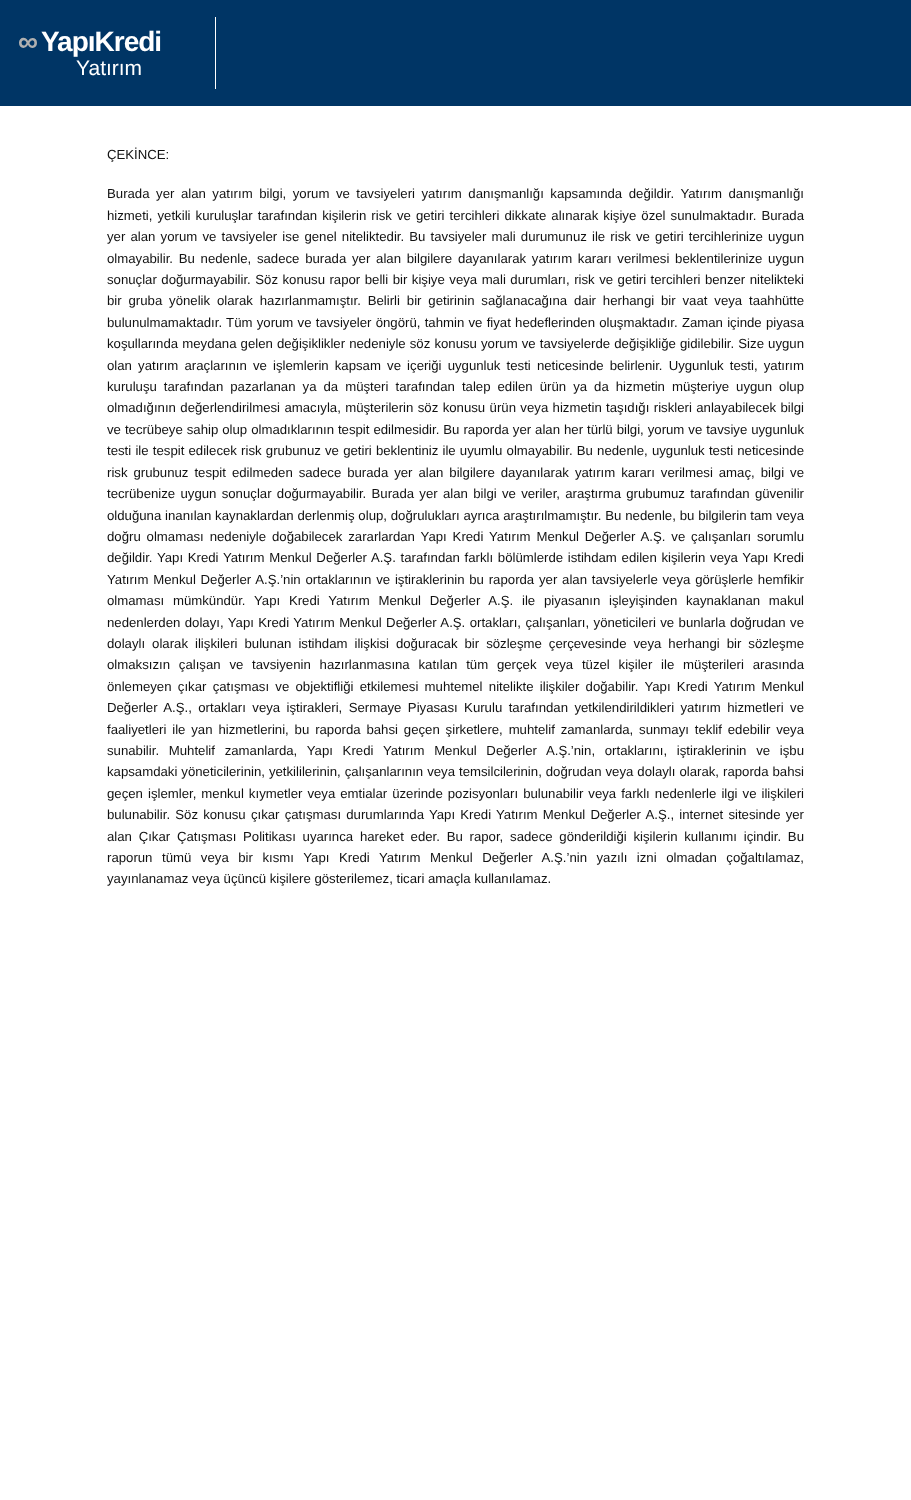∞ YapıKredi
Yatırım
ÇEKİNCE:
Burada yer alan yatırım bilgi, yorum ve tavsiyeleri yatırım danışmanlığı kapsamında değildir. Yatırım danışmanlığı hizmeti, yetkili kuruluşlar tarafından kişilerin risk ve getiri tercihleri dikkate alınarak kişiye özel sunulmaktadır. Burada yer alan yorum ve tavsiyeler ise genel niteliktedir. Bu tavsiyeler mali durumunuz ile risk ve getiri tercihlerinize uygun olmayabilir. Bu nedenle, sadece burada yer alan bilgilere dayanılarak yatırım kararı verilmesi beklentilerinize uygun sonuçlar doğurmayabilir. Söz konusu rapor belli bir kişiye veya mali durumları, risk ve getiri tercihleri benzer nitelikteki bir gruba yönelik olarak hazırlanmamıştır. Belirli bir getirinin sağlanacağına dair herhangi bir vaat veya taahhütte bulunulmamaktadır. Tüm yorum ve tavsiyeler öngörü, tahmin ve fiyat hedeflerinden oluşmaktadır. Zaman içinde piyasa koşullarında meydana gelen değişiklikler nedeniyle söz konusu yorum ve tavsiyelerde değişikliğe gidilebilir. Size uygun olan yatırım araçlarının ve işlemlerin kapsam ve içeriği uygunluk testi neticesinde belirlenir. Uygunluk testi, yatırım kuruluşu tarafından pazarlanan ya da müşteri tarafından talep edilen ürün ya da hizmetin müşteriye uygun olup olmadığının değerlendirilmesi amacıyla, müşterilerin söz konusu ürün veya hizmetin taşıdığı riskleri anlayabilecek bilgi ve tecrübeye sahip olup olmadıklarının tespit edilmesidir. Bu raporda yer alan her türlü bilgi, yorum ve tavsiye uygunluk testi ile tespit edilecek risk grubunuz ve getiri beklentiniz ile uyumlu olmayabilir. Bu nedenle, uygunluk testi neticesinde risk grubunuz tespit edilmeden sadece burada yer alan bilgilere dayanılarak yatırım kararı verilmesi amaç, bilgi ve tecrübenize uygun sonuçlar doğurmayabilir. Burada yer alan bilgi ve veriler, araştırma grubumuz tarafından güvenilir olduğuna inanılan kaynaklardan derlenmiş olup, doğrulukları ayrıca araştırılmamıştır. Bu nedenle, bu bilgilerin tam veya doğru olmaması nedeniyle doğabilecek zararlardan Yapı Kredi Yatırım Menkul Değerler A.Ş. ve çalışanları sorumlu değildir. Yapı Kredi Yatırım Menkul Değerler A.Ş. tarafından farklı bölümlerde istihdam edilen kişilerin veya Yapı Kredi Yatırım Menkul Değerler A.Ş.’nin ortaklarının ve iştiraklerinin bu raporda yer alan tavsiyelerle veya görüşlerle hemfikir olmaması mümkündür. Yapı Kredi Yatırım Menkul Değerler A.Ş. ile piyasanın işleyişinden kaynaklanan makul nedenlerden dolayı, Yapı Kredi Yatırım Menkul Değerler A.Ş. ortakları, çalışanları, yöneticileri ve bunlarla doğrudan ve dolaylı olarak ilişkileri bulunan istihdam ilişkisi doğuracak bir sözleşme çerçevesinde veya herhangi bir sözleşme olmaksızın çalışan ve tavsiyenin hazırlanmasına katılan tüm gerçek veya tüzel kişiler ile müşterileri arasında önlemeyen çıkar çatışması ve objektifliği etkilemesi muhtemel nitelikte ilişkiler doğabilir. Yapı Kredi Yatırım Menkul Değerler A.Ş., ortakları veya iştirakleri, Sermaye Piyasası Kurulu tarafından yetkilendirildikleri yatırım hizmetleri ve faaliyetleri ile yan hizmetlerini, bu raporda bahsi geçen şirketlere, muhtelif zamanlarda, sunmayı teklif edebilir veya sunabilir. Muhtelif zamanlarda, Yapı Kredi Yatırım Menkul Değerler A.Ş.’nin, ortaklarını, iştiraklerinin ve işbu kapsamdaki yöneticilerinin, yetkililerinin, çalışanlarının veya temsilcilerinin, doğrudan veya dolaylı olarak, raporda bahsi geçen işlemler, menkul kıymetler veya emtialar üzerinde pozisyonları bulunabilir veya farklı nedenlerle ilgi ve ilişkileri bulunabilir. Söz konusu çıkar çatışması durumlarında Yapı Kredi Yatırım Menkul Değerler A.Ş., internet sitesinde yer alan Çıkar Çatışması Politikası uyarınca hareket eder. Bu rapor, sadece gönderildiği kişilerin kullanımı içindir. Bu raporun tümü veya bir kısmı Yapı Kredi Yatırım Menkul Değerler A.Ş.’nin yazılı izni olmadan çoğaltılamaz, yayınlanamaz veya üçüncü kişilere gösterilemez, ticari amaçla kullanılamaz.